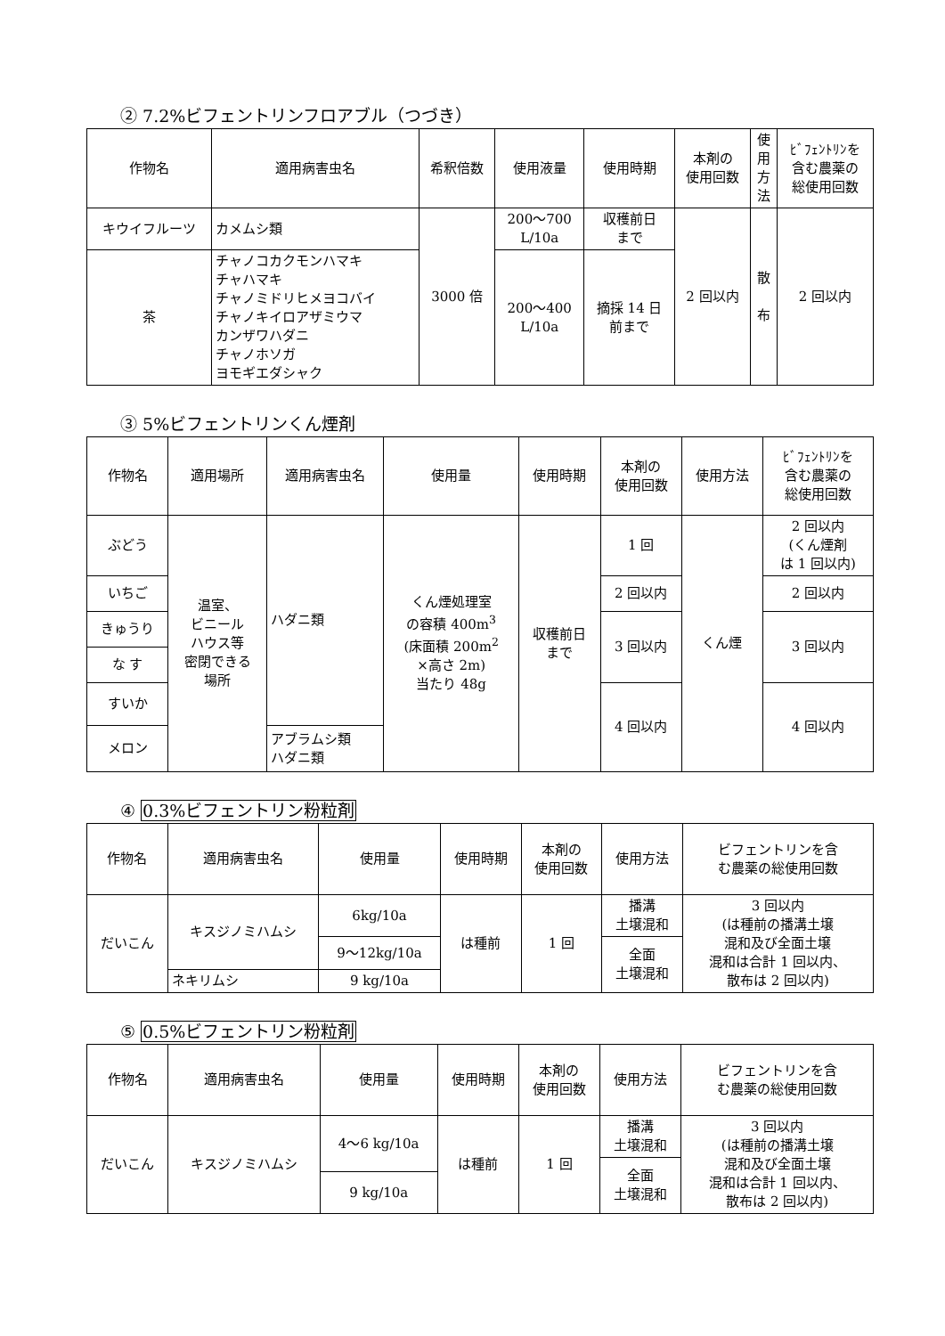② 7.2%ビフェントリンフロアブル（つづき）
| 作物名 | 適用病害虫名 | 希釈倍数 | 使用液量 | 使用時期 | 本剤の 使用回数 | 使 用 方 法 | ﾋﾞﾌｪﾝﾄﾘﾝを 含む農薬の 総使用回数 |
| --- | --- | --- | --- | --- | --- | --- | --- |
| キウイフルーツ | カメムシ類 | 3000 倍 | 200～700 L/10a | 収穫前日 まで | 2 回以内 | 散 布 | 2 回以内 |
| 茶 | チャノコカクモンハマキ チャハマキ チャノミドリヒメヨコバイ チャノキイロアザミウマ カンザワハダニ チャノホソガ ヨモギエダシャク | | 200～400 L/10a | 摘採 14 日 前まで | | | |
③ 5%ビフェントリンくん煙剤
| 作物名 | 適用場所 | 適用病害虫名 | 使用量 | 使用時期 | 本剤の 使用回数 | 使用方法 | ﾋﾞﾌｪﾝﾄﾘﾝを 含む農薬の 総使用回数 |
| --- | --- | --- | --- | --- | --- | --- | --- |
| ぶどう | 温室、 ビニール ハウス等 密閉できる 場所 | ハダニ類 | くん煙処理室 の容積 400m<sup>3</sup> (床面積 200m<sup>2</sup> ×高さ 2m) 当たり 48g | 収穫前日 まで | 1 回 | くん煙 | 2 回以内 (くん煙剤 は 1 回以内) |
| いちご | | | | | 2 回以内 | | 2 回以内 |
| きゅうり | | | | | 3 回以内 | | 3 回以内 |
| な す | | | | | | | |
| すいか | | | | | 4 回以内 | | 4 回以内 |
| メロン | | アブラムシ類 ハダニ類 | | | | | |
④ 0.3%ビフェントリン粉粒剤
| 作物名 | 適用病害虫名 | 使用量 | 使用時期 | 本剤の 使用回数 | 使用方法 | ビフェントリンを含 む農薬の総使用回数 |
| --- | --- | --- | --- | --- | --- | --- |
| だいこん | キスジノミハムシ | 6kg/10a | は種前 | 1 回 | 播溝 土壌混和 | 3 回以内 (は種前の播溝土壌 混和及び全面土壌 混和は合計 1 回以内、 散布は 2 回以内) |
| | | 9～12kg/10a | | | 全面 土壌混和 | |
| | ネキリムシ | 9 kg/10a | | | | |
⑤ 0.5%ビフェントリン粉粒剤
| 作物名 | 適用病害虫名 | 使用量 | 使用時期 | 本剤の 使用回数 | 使用方法 | ビフェントリンを含 む農薬の総使用回数 |
| --- | --- | --- | --- | --- | --- | --- |
| だいこん | キスジノミハムシ | 4～6 kg/10a | は種前 | 1 回 | 播溝 土壌混和 | 3 回以内 (は種前の播溝土壌 混和及び全面土壌 混和は合計 1 回以内、 散布は 2 回以内) |
| | | | | | 全面 土壌混和 | |
| | | 9 kg/10a | | | | |